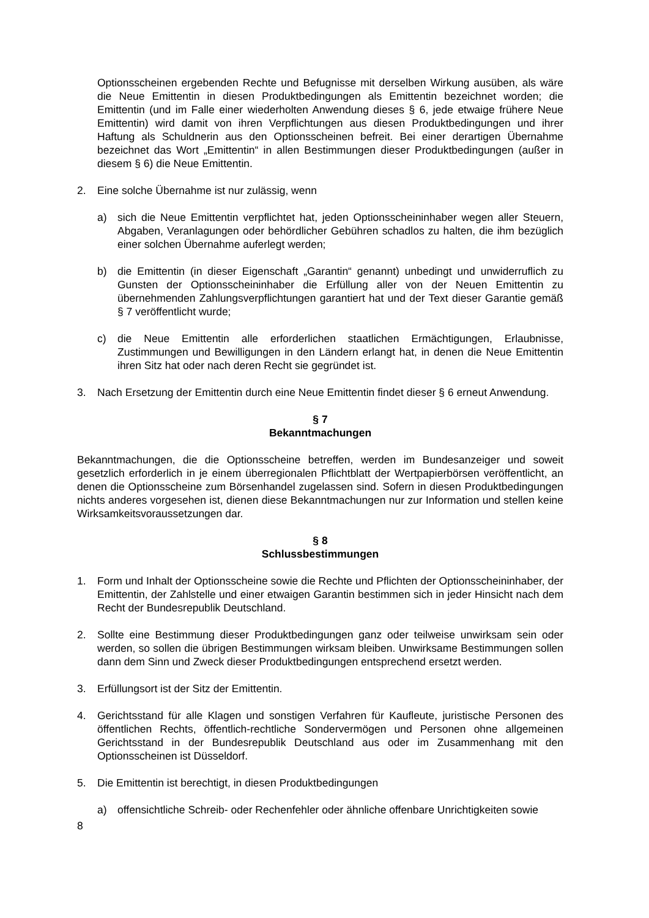Optionsscheinen ergebenden Rechte und Befugnisse mit derselben Wirkung ausüben, als wäre die Neue Emittentin in diesen Produktbedingungen als Emittentin bezeichnet worden; die Emittentin (und im Falle einer wiederholten Anwendung dieses § 6, jede etwaige frühere Neue Emittentin) wird damit von ihren Verpflichtungen aus diesen Produktbedingungen und ihrer Haftung als Schuldnerin aus den Optionsscheinen befreit. Bei einer derartigen Übernahme bezeichnet das Wort „Emittentin“ in allen Bestimmungen dieser Produktbedingungen (außer in diesem § 6) die Neue Emittentin.
2. Eine solche Übernahme ist nur zulässig, wenn
a) sich die Neue Emittentin verpflichtet hat, jeden Optionsscheininhaber wegen aller Steuern, Abgaben, Veranlagungen oder behördlicher Gebühren schadlos zu halten, die ihm bezüglich einer solchen Übernahme auferlegt werden;
b) die Emittentin (in dieser Eigenschaft „Garantin“ genannt) unbedingt und unwiderruflich zu Gunsten der Optionsscheininhaber die Erfüllung aller von der Neuen Emittentin zu übernehmenden Zahlungsverpflichtungen garantiert hat und der Text dieser Garantie gemäß § 7 veröffentlicht wurde;
c) die Neue Emittentin alle erforderlichen staatlichen Ermächtigungen, Erlaubnisse, Zustimmungen und Bewilligungen in den Ländern erlangt hat, in denen die Neue Emittentin ihren Sitz hat oder nach deren Recht sie gegründet ist.
3. Nach Ersetzung der Emittentin durch eine Neue Emittentin findet dieser § 6 erneut Anwendung.
§ 7
Bekanntmachungen
Bekanntmachungen, die die Optionsscheine betreffen, werden im Bundesanzeiger und soweit gesetzlich erforderlich in je einem überregionalen Pflichtblatt der Wertpapierbörsen veröffentlicht, an denen die Optionsscheine zum Börsenhandel zugelassen sind. Sofern in diesen Produktbedingungen nichts anderes vorgesehen ist, dienen diese Bekanntmachungen nur zur Information und stellen keine Wirksamkeitsvoraussetzungen dar.
§ 8
Schlussbestimmungen
1. Form und Inhalt der Optionsscheine sowie die Rechte und Pflichten der Optionsscheininhaber, der Emittentin, der Zahlstelle und einer etwaigen Garantin bestimmen sich in jeder Hinsicht nach dem Recht der Bundesrepublik Deutschland.
2. Sollte eine Bestimmung dieser Produktbedingungen ganz oder teilweise unwirksam sein oder werden, so sollen die übrigen Bestimmungen wirksam bleiben. Unwirksame Bestimmungen sollen dann dem Sinn und Zweck dieser Produktbedingungen entsprechend ersetzt werden.
3. Erfüllungsort ist der Sitz der Emittentin.
4. Gerichtsstand für alle Klagen und sonstigen Verfahren für Kaufleute, juristische Personen des öffentlichen Rechts, öffentlich-rechtliche Sondervermögen und Personen ohne allgemeinen Gerichtsstand in der Bundesrepublik Deutschland aus oder im Zusammenhang mit den Optionsscheinen ist Düsseldorf.
5. Die Emittentin ist berechtigt, in diesen Produktbedingungen
a) offensichtliche Schreib- oder Rechenfehler oder ähnliche offenbare Unrichtigkeiten sowie
8